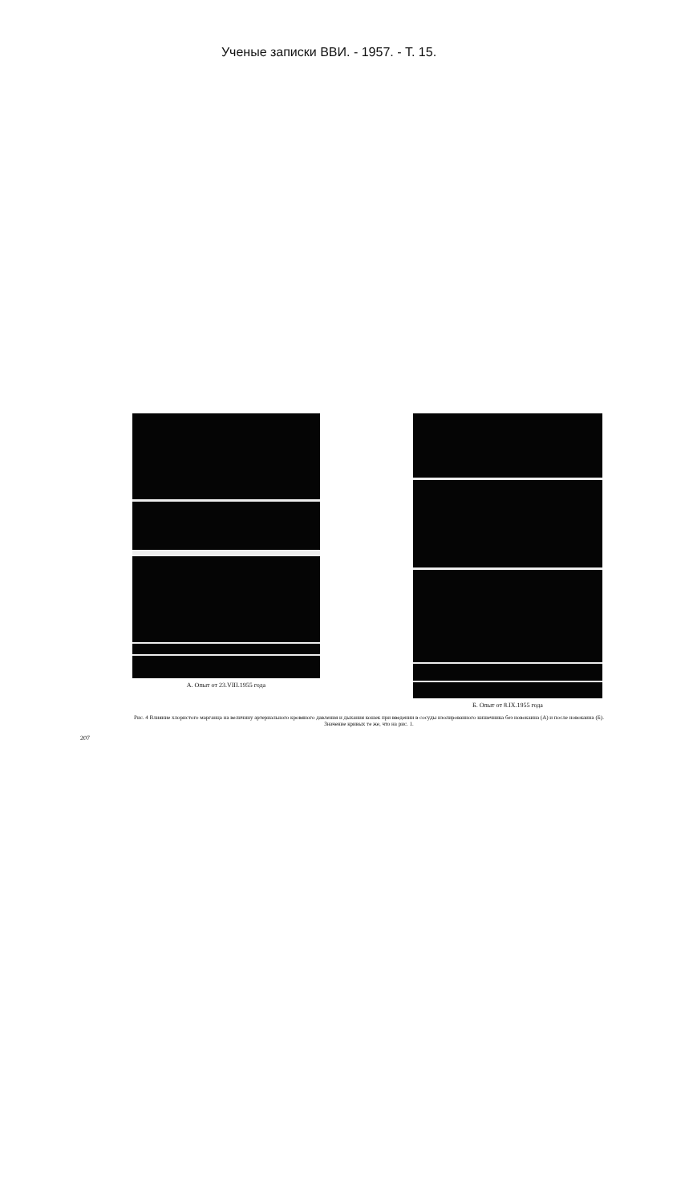Ученые записки ВВИ. - 1957. - Т. 15.
А. Опыт от 23.VIII.1955 года
Б. Опыт от 8.IX.1955 года
Рис. 4 Влияние хлористого марганца на величину артериального кровяного давления и дыхания кошек при введении в сосуды изолированного кишечника без новокаина (А) и после новокаина (Б).
Значение кривых те же, что на рис. 1.
207